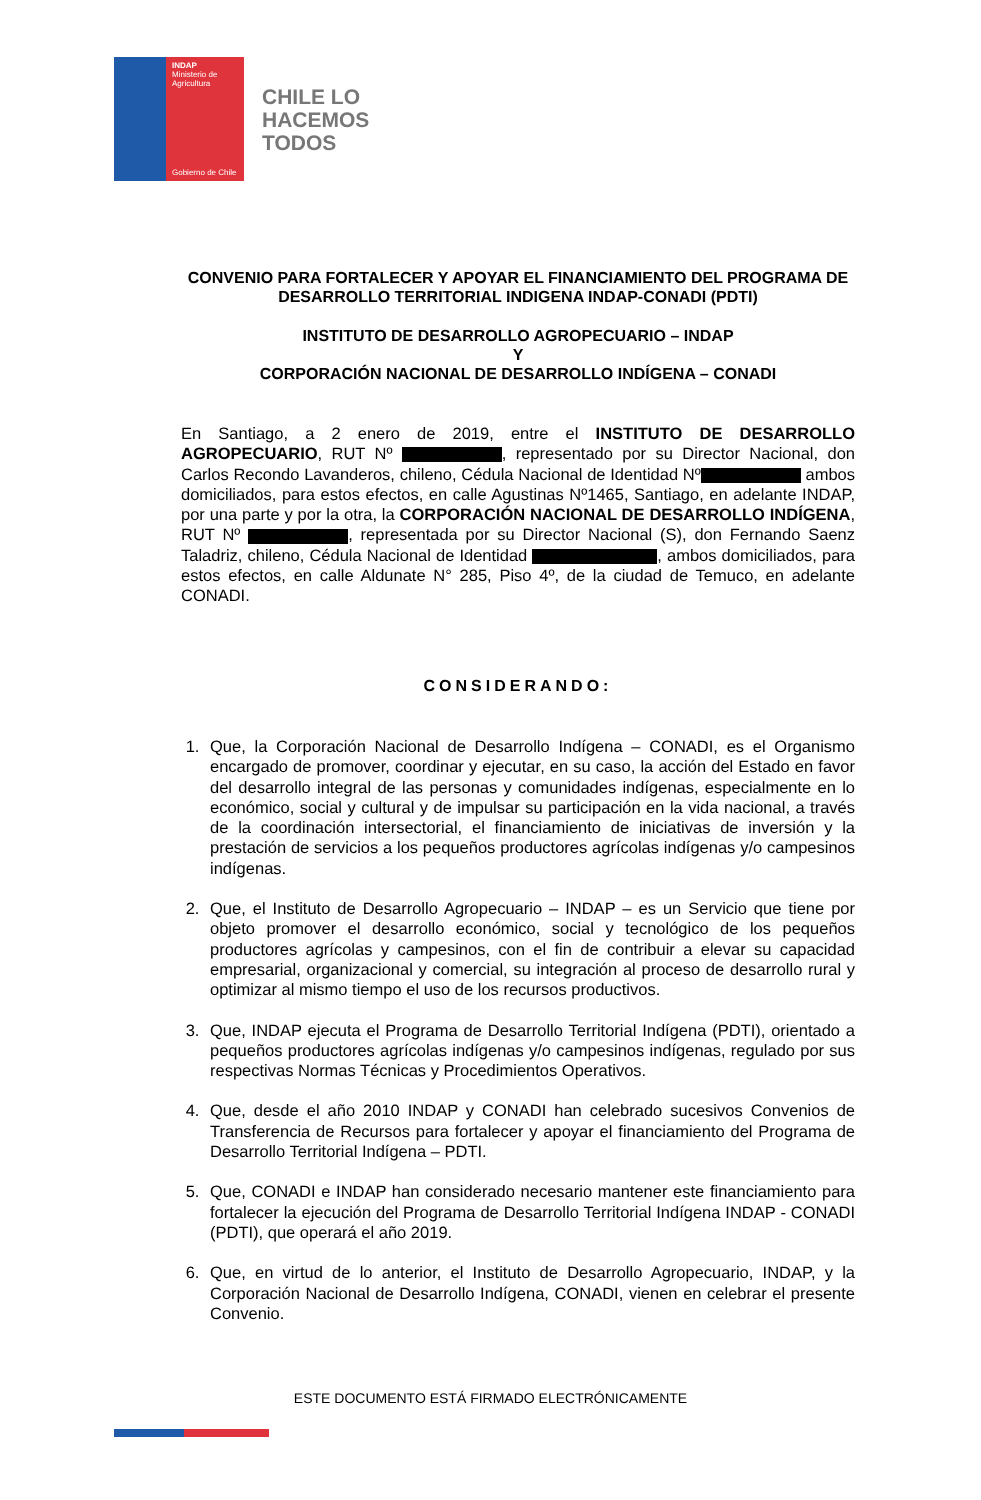INDAP
Ministerio de Agricultura
Gobierno de Chile
CHILE LO
HACEMOS
TODOS
CONVENIO PARA FORTALECER Y APOYAR EL FINANCIAMIENTO DEL PROGRAMA DE DESARROLLO TERRITORIAL INDIGENA INDAP-CONADI (PDTI)
INSTITUTO DE DESARROLLO AGROPECUARIO – INDAP
Y
CORPORACIÓN NACIONAL DE DESARROLLO INDÍGENA – CONADI
En Santiago, a 2 enero de 2019, entre el INSTITUTO DE DESARROLLO AGROPECUARIO, RUT Nº , representado por su Director Nacional, don Carlos Recondo Lavanderos, chileno, Cédula Nacional de Identidad Nº ambos domiciliados, para estos efectos, en calle Agustinas Nº1465, Santiago, en adelante INDAP, por una parte y por la otra, la CORPORACIÓN NACIONAL DE DESARROLLO INDÍGENA, RUT Nº , representada por su Director Nacional (S), don Fernando Saenz Taladriz, chileno, Cédula Nacional de Identidad , ambos domiciliados, para estos efectos, en calle Aldunate N° 285, Piso 4º, de la ciudad de Temuco, en adelante CONADI.
CONSIDERANDO:
1. Que, la Corporación Nacional de Desarrollo Indígena – CONADI, es el Organismo encargado de promover, coordinar y ejecutar, en su caso, la acción del Estado en favor del desarrollo integral de las personas y comunidades indígenas, especialmente en lo económico, social y cultural y de impulsar su participación en la vida nacional, a través de la coordinación intersectorial, el financiamiento de iniciativas de inversión y la prestación de servicios a los pequeños productores agrícolas indígenas y/o campesinos indígenas.
2. Que, el Instituto de Desarrollo Agropecuario – INDAP – es un Servicio que tiene por objeto promover el desarrollo económico, social y tecnológico de los pequeños productores agrícolas y campesinos, con el fin de contribuir a elevar su capacidad empresarial, organizacional y comercial, su integración al proceso de desarrollo rural y optimizar al mismo tiempo el uso de los recursos productivos.
3. Que, INDAP ejecuta el Programa de Desarrollo Territorial Indígena (PDTI), orientado a pequeños productores agrícolas indígenas y/o campesinos indígenas, regulado por sus respectivas Normas Técnicas y Procedimientos Operativos.
4. Que, desde el año 2010 INDAP y CONADI han celebrado sucesivos Convenios de Transferencia de Recursos para fortalecer y apoyar el financiamiento del Programa de Desarrollo Territorial Indígena – PDTI.
5. Que, CONADI e INDAP han considerado necesario mantener este financiamiento para fortalecer la ejecución del Programa de Desarrollo Territorial Indígena INDAP - CONADI (PDTI), que operará el año 2019.
6. Que, en virtud de lo anterior, el Instituto de Desarrollo Agropecuario, INDAP, y la Corporación Nacional de Desarrollo Indígena, CONADI, vienen en celebrar el presente Convenio.
ESTE DOCUMENTO ESTÁ FIRMADO ELECTRÓNICAMENTE